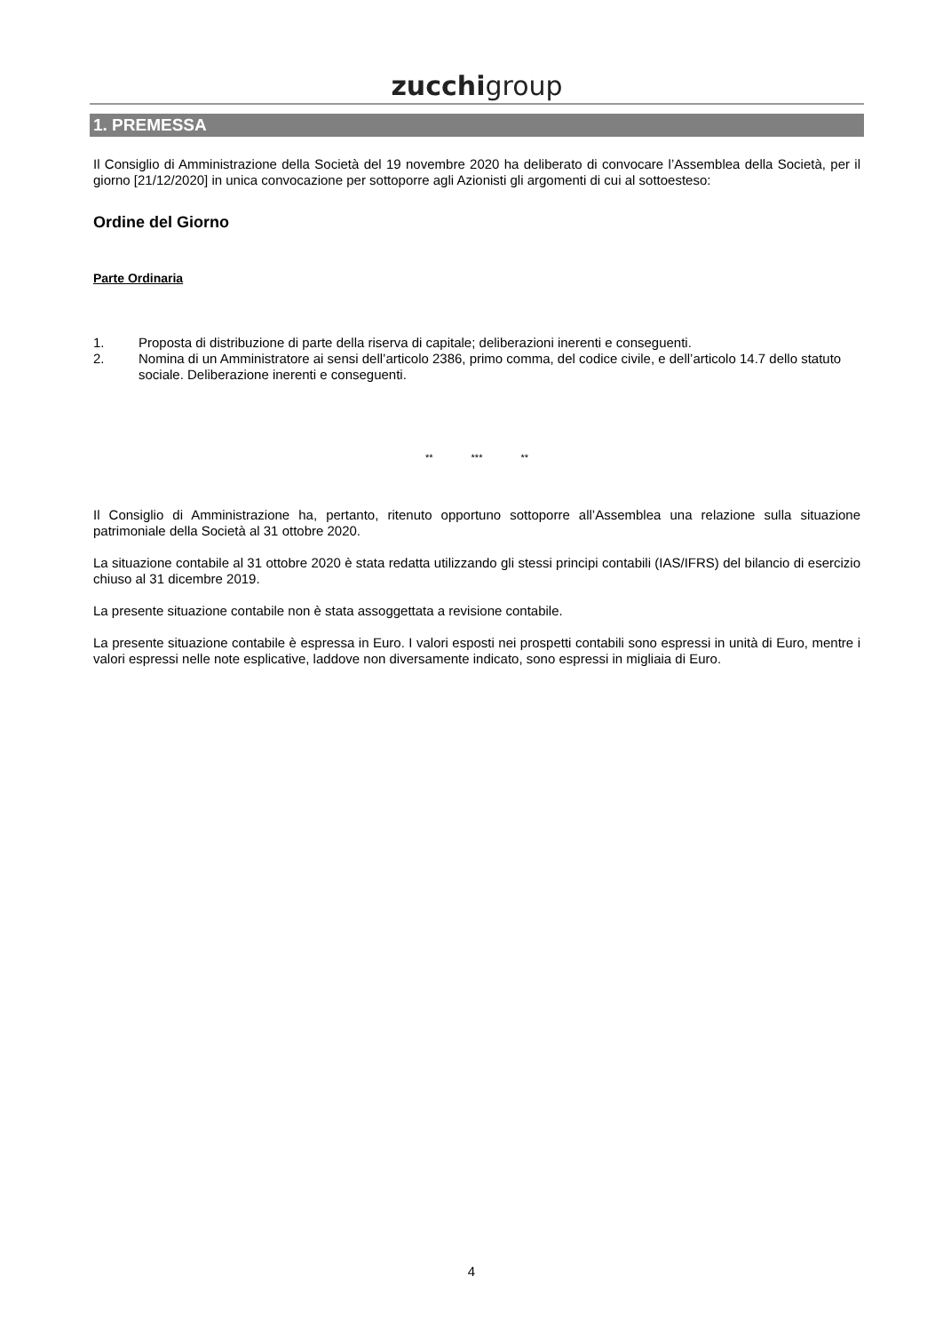zucchigroup
1. PREMESSA
Il Consiglio di Amministrazione della Società del 19 novembre 2020 ha deliberato di convocare l’Assemblea della Società, per il giorno [21/12/2020] in unica convocazione per sottoporre agli Azionisti gli argomenti di cui al sottoesteso:
Ordine del Giorno
Parte Ordinaria
1. Proposta di distribuzione di parte della riserva di capitale; deliberazioni inerenti e conseguenti.
2. Nomina di un Amministratore ai sensi dell’articolo 2386, primo comma, del codice civile, e dell’articolo 14.7 dello statuto sociale. Deliberazione inerenti e conseguenti.
** *** **
Il Consiglio di Amministrazione ha, pertanto, ritenuto opportuno sottoporre all’Assemblea una relazione sulla situazione patrimoniale della Società al 31 ottobre 2020.
La situazione contabile al 31 ottobre 2020 è stata redatta utilizzando gli stessi principi contabili (IAS/IFRS) del bilancio di esercizio chiuso al 31 dicembre 2019.
La presente situazione contabile non è stata assoggettata a revisione contabile.
La presente situazione contabile è espressa in Euro. I valori esposti nei prospetti contabili sono espressi in unità di Euro, mentre i valori espressi nelle note esplicative, laddove non diversamente indicato, sono espressi in migliaia di Euro.
4